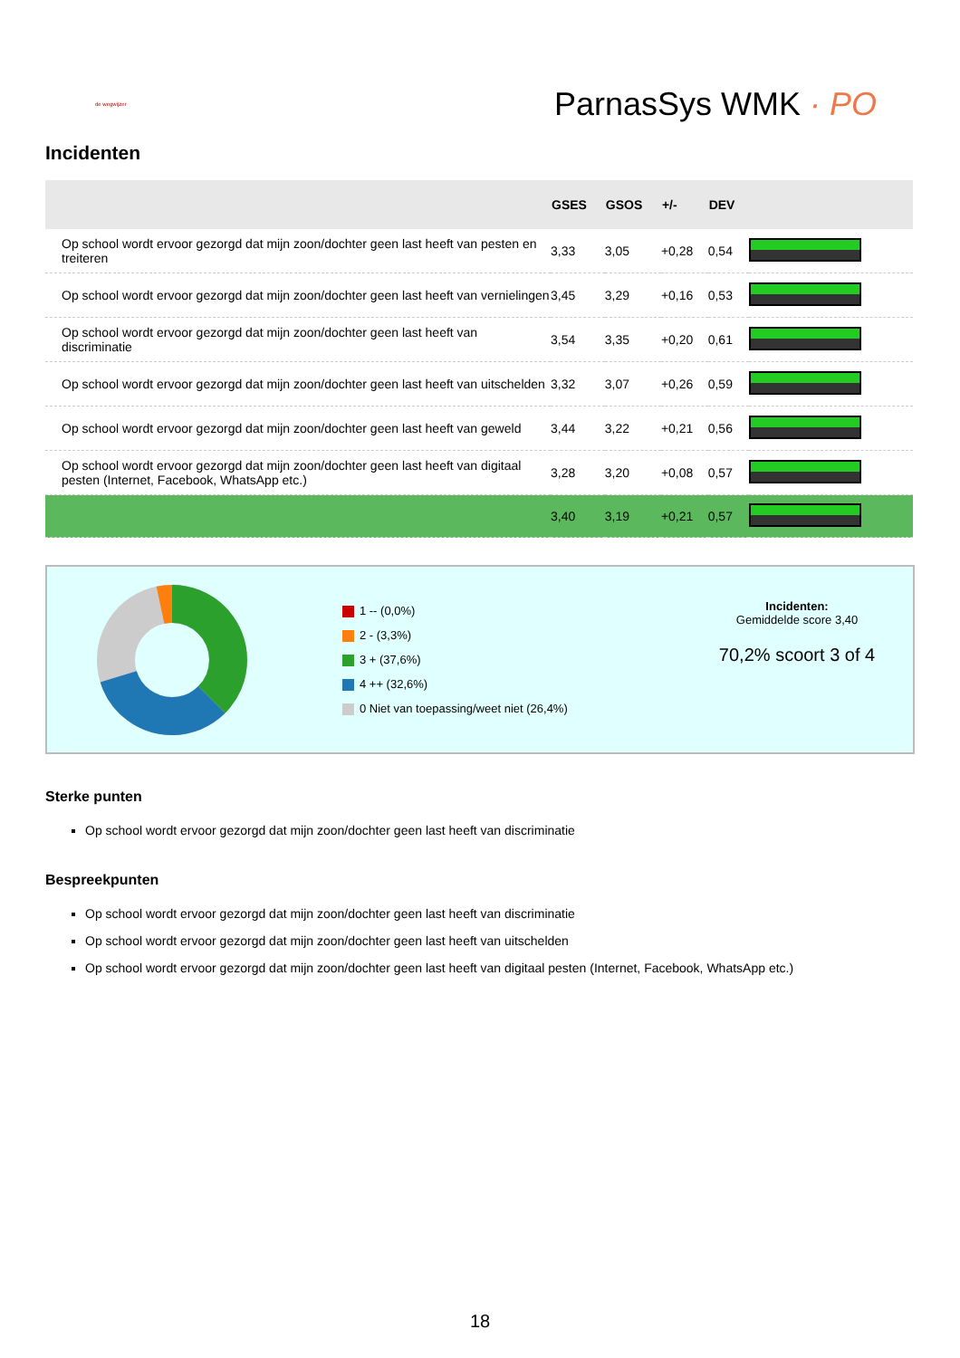de wegwijzer
ParnasSys WMK · PO
Incidenten
| | GSES | GSOS | +/- | DEV | |
| --- | --- | --- | --- | --- | --- |
| Op school wordt ervoor gezorgd dat mijn zoon/dochter geen last heeft van pesten en treiteren | 3,33 | 3,05 | +0,28 | 0,54 | |
| Op school wordt ervoor gezorgd dat mijn zoon/dochter geen last heeft van vernielingen | 3,45 | 3,29 | +0,16 | 0,53 | |
| Op school wordt ervoor gezorgd dat mijn zoon/dochter geen last heeft van discriminatie | 3,54 | 3,35 | +0,20 | 0,61 | |
| Op school wordt ervoor gezorgd dat mijn zoon/dochter geen last heeft van uitschelden | 3,32 | 3,07 | +0,26 | 0,59 | |
| Op school wordt ervoor gezorgd dat mijn zoon/dochter geen last heeft van geweld | 3,44 | 3,22 | +0,21 | 0,56 | |
| Op school wordt ervoor gezorgd dat mijn zoon/dochter geen last heeft van digitaal pesten (Internet, Facebook, WhatsApp etc.) | 3,28 | 3,20 | +0,08 | 0,57 | |
| | 3,40 | 3,19 | +0,21 | 0,57 | |
1 -- (0,0%)
2 - (3,3%)
3 + (37,6%)
4 ++ (32,6%)
0 Niet van toepassing/weet niet (26,4%)
Incidenten:
Gemiddelde score 3,40
70,2% scoort 3 of 4
Sterke punten
Op school wordt ervoor gezorgd dat mijn zoon/dochter geen last heeft van discriminatie
Bespreekpunten
Op school wordt ervoor gezorgd dat mijn zoon/dochter geen last heeft van discriminatie
Op school wordt ervoor gezorgd dat mijn zoon/dochter geen last heeft van uitschelden
Op school wordt ervoor gezorgd dat mijn zoon/dochter geen last heeft van digitaal pesten (Internet, Facebook, WhatsApp etc.)
18